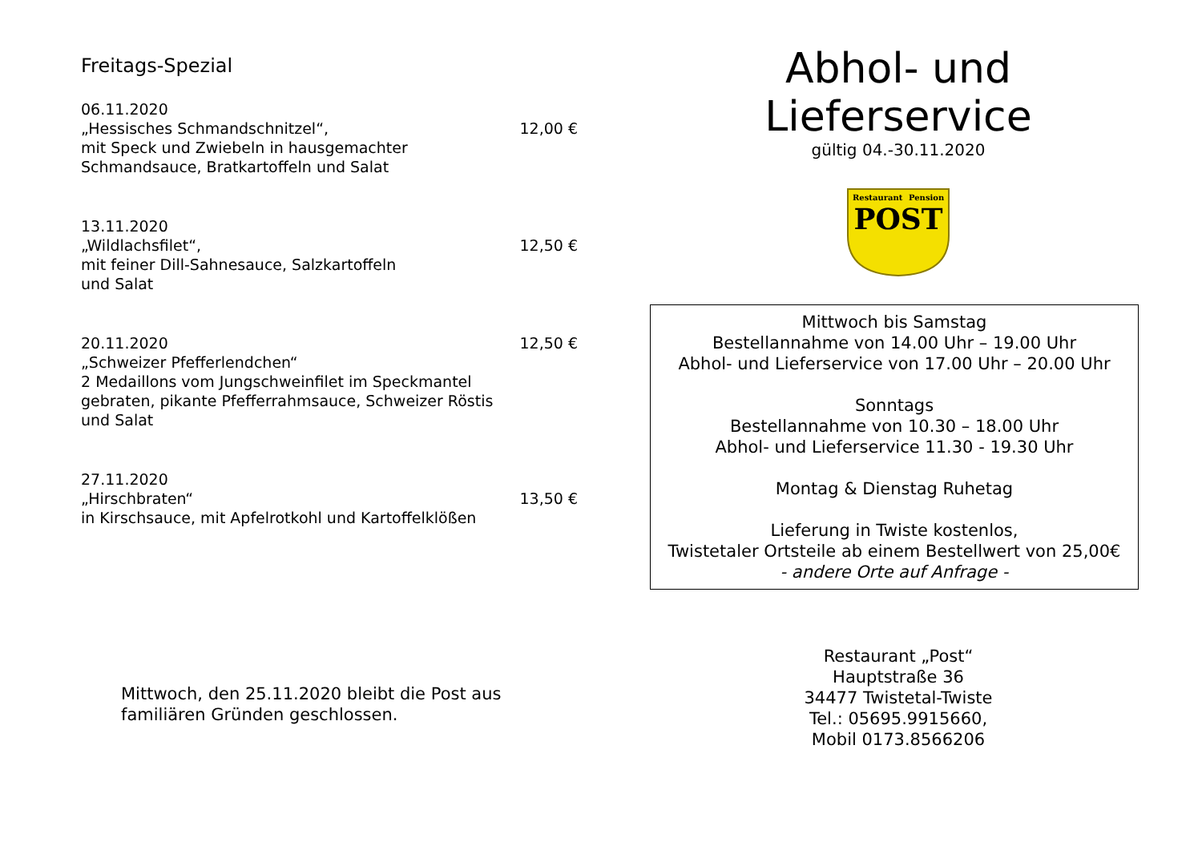Freitags-Spezial
06.11.2020
„Hessisches Schmandschnitzel“,
mit Speck und Zwiebeln in hausgemachter Schmandsauce, Bratkartoffeln und Salat
12,00 €
13.11.2020
„Wildlachsfilet“,
mit feiner Dill-Sahnesauce, Salzkartoffeln
und Salat
12,50 €
20.11.2020
„Schweizer Pfefferlendchen“
2 Medaillons vom Jungschweinfilet im Speckmantel gebraten, pikante Pfefferrahmsauce, Schweizer Röstis und Salat
12,50 €
27.11.2020
„Hirschbraten“
in Kirschsauce, mit Apfelrotkohl und Kartoffelklößen
13,50 €
Mittwoch, den 25.11.2020 bleibt die Post aus familiären Gründen geschlossen.
Abhol- und
Lieferservice
gültig 04.-30.11.2020
Restaurant
Pension
POST
Mittwoch bis Samstag
Bestellannahme von 14.00 Uhr – 19.00 Uhr
Abhol- und Lieferservice von 17.00 Uhr – 20.00 Uhr
Sonntags
Bestellannahme von 10.30 – 18.00 Uhr
Abhol- und Lieferservice 11.30 - 19.30 Uhr
Montag & Dienstag Ruhetag
Lieferung in Twiste kostenlos,
Twistetaler Ortsteile ab einem Bestellwert von 25,00€
- andere Orte auf Anfrage -
Restaurant „Post“
Hauptstraße 36
34477 Twistetal-Twiste
Tel.: 05695.9915660,
Mobil 0173.8566206